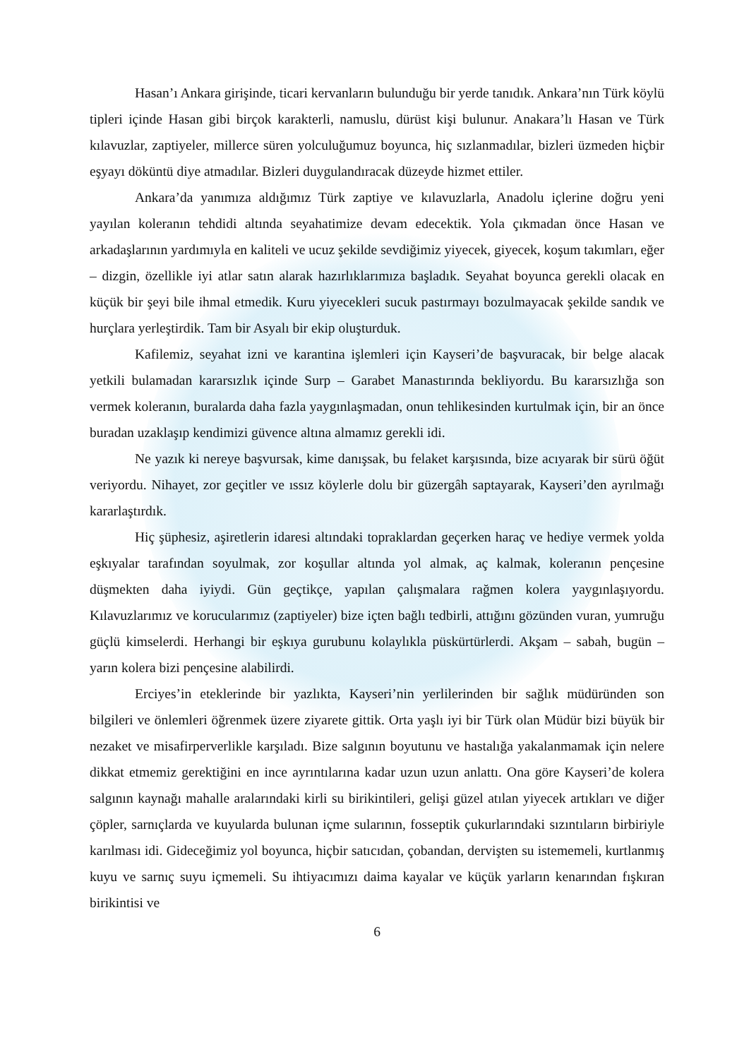Hasan’ı Ankara girişinde, ticari kervanların bulunduğu bir yerde tanıdık. Ankara’nın Türk köylü tipleri içinde Hasan gibi birçok karakterli, namuslu, dürüst kişi bulunur. Anakara’lı Hasan ve Türk kılavuzlar, zaptiyeler, millerce süren yolculuğumuz boyunca, hiç sızlanmadılar, bizleri üzmeden hiçbir eşyayı döküntü diye atmadılar. Bizleri duygulandıracak düzeyde hizmet ettiler.
Ankara’da yanımıza aldığımız Türk zaptiye ve kılavuzlarla, Anadolu içlerine doğru yeni yayılan koleranın tehdidi altında seyahatimize devam edecektik. Yola çıkmadan önce Hasan ve arkadaşlarının yardımıyla en kaliteli ve ucuz şekilde sevdiğimiz yiyecek, giyecek, koşum takımları, eğer – dizgin, özellikle iyi atlar satın alarak hazırlıklarımıza başladık. Seyahat boyunca gerekli olacak en küçük bir şeyi bile ihmal etmedik. Kuru yiyecekleri sucuk pastırmayı bozulmayacak şekilde sandık ve hurçlara yerleştirdik. Tam bir Asyalı bir ekip oluşturduk.
Kafilemiz, seyahat izni ve karantina işlemleri için Kayseri’de başvuracak, bir belge alacak yetkili bulamadan kararsızlık içinde Surp – Garabet Manastırında bekliyordu. Bu kararsızlığa son vermek koleranın, buralarda daha fazla yaygınlaşmadan, onun tehlikesinden kurtulmak için, bir an önce buradan uzaklaşıp kendimizi güvence altına almamız gerekli idi.
Ne yazık ki nereye başvursak, kime danışsak, bu felaket karşısında, bize acıyarak bir sürü öğüt veriyordu. Nihayet, zor geçitler ve ıssız köylerle dolu bir güzergâh saptayarak, Kayseri’den ayrılmağı kararlaştırdık.
Hiç şüphesiz, aşiretlerin idaresi altındaki topraklardan geçerken haraç ve hediye vermek yolda eşkıyalar tarafından soyulmak, zor koşullar altında yol almak, aç kalmak, koleranın pençesine düşmekten daha iyiydi. Gün geçtikçe, yapılan çalışmalara rağmen kolera yaygınlaşıyordu. Kılavuzlarımız ve korucularımız (zaptiyeler) bize içten bağlı tedbirli, attığını gözünden vuran, yumruğu güçlü kimselerdi. Herhangi bir eşkıya gurubunu kolaylıkla püskürtürlerdi. Akşam – sabah, bugün – yarın kolera bizi pençesine alabilirdi.
Erciyes’in eteklerinde bir yazlıkta, Kayseri’nin yerlilerinden bir sağlık müdüründen son bilgileri ve önlemleri öğrenmek üzere ziyarete gittik. Orta yaşlı iyi bir Türk olan Müdür bizi büyük bir nezaket ve misafirperverlikle karşıladı. Bize salgının boyutunu ve hastalığa yakalanmamak için nelere dikkat etmemiz gerektiğini en ince ayrıntılarına kadar uzun uzun anlattı. Ona göre Kayseri’de kolera salgının kaynağı mahalle aralarındaki kirli su birikintileri, gelişi güzel atılan yiyecek artıkları ve diğer çöpler, sarnıçlarda ve kuyularda bulunan içme sularının, fosseptik çukurlarındaki sızıntıların birbiriyle karılması idi. Gideceğimiz yol boyunca, hiçbir satıcıdan, çobandan, dervişten su istememeli, kurtlanmış kuyu ve sarnıç suyu içmemeli. Su ihtiyacımızı daima kayalar ve küçük yarların kenarından fışkıran birikintisi ve
6